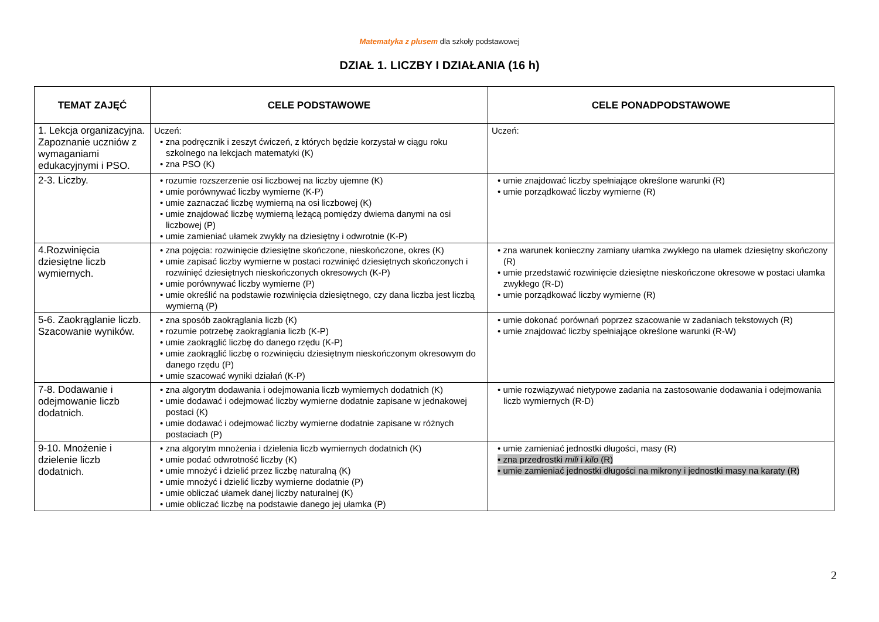Matematyka z plusem dla szkoły podstawowej
DZIAŁ 1. LICZBY I DZIAŁANIA (16 h)
| TEMAT ZAJĘĆ | CELE PODSTAWOWE | CELE PONADPODSTAWOWE |
| --- | --- | --- |
| 1. Lekcja organizacyjna. Zapoznanie uczniów z wymaganiami edukacyjnymi i PSO. | Uczeń: • zna podręcznik i zeszyt ćwiczeń, z których będzie korzystał w ciągu roku szkolnego na lekcjach matematyki (K) • zna PSO (K) | Uczeń: |
| 2-3. Liczby. | • rozumie rozszerzenie osi liczbowej na liczby ujemne (K) • umie porównywać liczby wymierne (K-P) • umie zaznaczać liczbę wymierną na osi liczbowej (K) • umie znajdować liczbę wymierną leżącą pomiędzy dwiema danymi na osi liczbowej (P) • umie zamieniać ułamek zwykły na dziesiętny i odwrotnie (K-P) | • umie znajdować liczby spełniające określone warunki (R) • umie porządkować liczby wymierne (R) |
| 4.Rozwinięcia dziesiętne liczb wymiernych. | • zna pojęcia: rozwinięcie dziesiętne skończone, nieskończone, okres (K) • umie zapisać liczby wymierne w postaci rozwinięć dziesiętnych skończonych i rozwinięć dziesiętnych nieskończonych okresowych (K-P) • umie porównywać liczby wymierne (P) • umie określić na podstawie rozwinięcia dziesiętnego, czy dana liczba jest liczbą wymierną (P) | • zna warunek konieczny zamiany ułamka zwykłego na ułamek dziesiętny skończony (R) • umie przedstawić rozwinięcie dziesiętne nieskończone okresowe w postaci ułamka zwykłego (R-D) • umie porządkować liczby wymierne (R) |
| 5-6. Zaokrąglanie liczb. Szacowanie wyników. | • zna sposób zaokrąglania liczb (K) • rozumie potrzebę zaokrąglania liczb (K-P) • umie zaokrąglić liczbę do danego rzędu (K-P) • umie zaokrąglić liczbę o rozwinięciu dziesiętnym nieskończonym okresowym do danego rzędu (P) • umie szacować wyniki działań (K-P) | • umie dokonać porównań poprzez szacowanie w zadaniach tekstowych (R) • umie znajdować liczby spełniające określone warunki (R-W) |
| 7-8. Dodawanie i odejmowanie liczb dodatnich. | • zna algorytm dodawania i odejmowania liczb wymiernych dodatnich (K) • umie dodawać i odejmować liczby wymierne dodatnie zapisane w jednakowej postaci (K) • umie dodawać i odejmować liczby wymierne dodatnie zapisane w różnych postaciach (P) | • umie rozwiązywać nietypowe zadania na zastosowanie dodawania i odejmowania liczb wymiernych (R-D) |
| 9-10. Mnożenie i dzielenie liczb dodatnich. | • zna algorytm mnożenia i dzielenia liczb wymiernych dodatnich (K) • umie podać odwrotność liczby (K) • umie mnożyć i dzielić przez liczbę naturalną (K) • umie mnożyć i dzielić liczby wymierne dodatnie (P) • umie obliczać ułamek danej liczby naturalnej (K) • umie obliczać liczbę na podstawie danego jej ułamka (P) | • umie zamieniać jednostki długości, masy (R) • zna przedrostki mili i kilo (R) • umie zamieniać jednostki długości na mikrony i jednostki masy na karaty (R) |
2